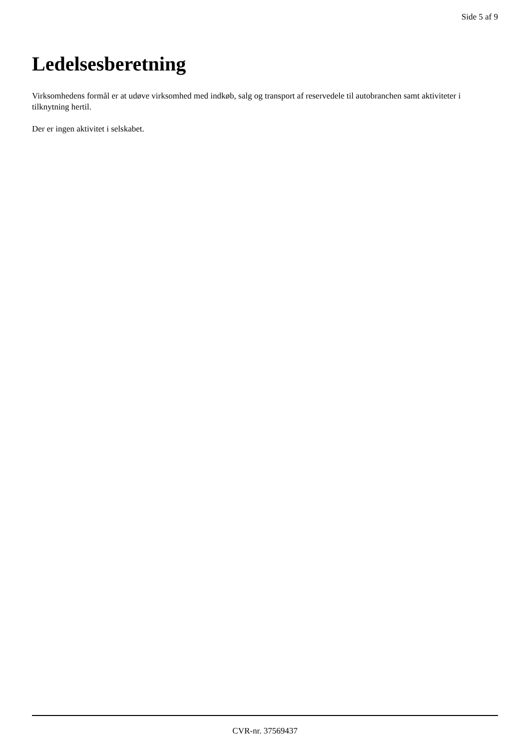Side 5 af 9
Ledelsesberetning
Virksomhedens formål er at udøve virksomhed med indkøb, salg og transport af reservedele til autobranchen samt aktiviteter i tilknytning hertil.
Der er ingen aktivitet i selskabet.
CVR-nr. 37569437